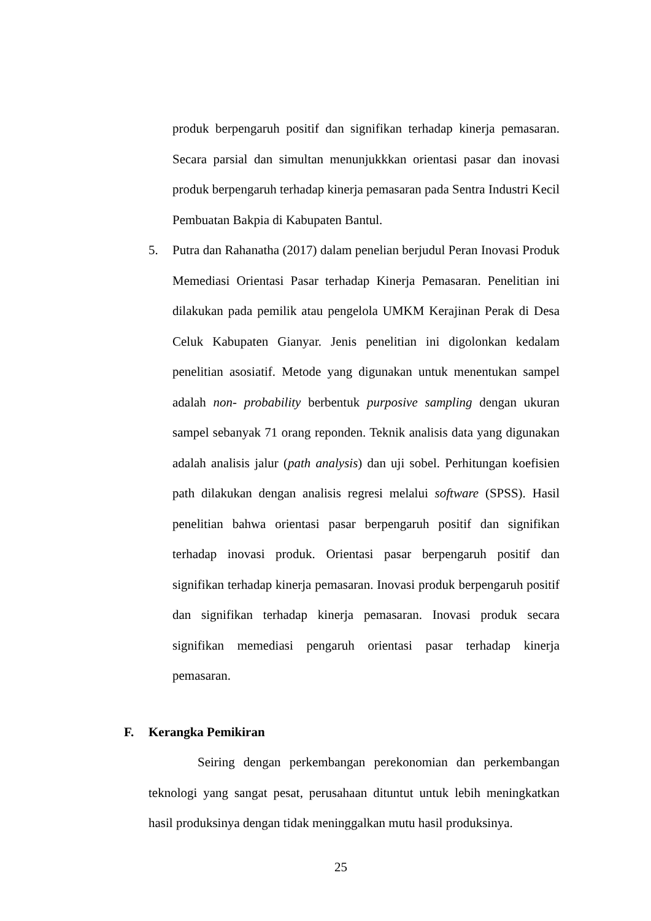produk berpengaruh positif dan signifikan terhadap kinerja pemasaran. Secara parsial dan simultan menunjukkkan orientasi pasar dan inovasi produk berpengaruh terhadap kinerja pemasaran pada Sentra Industri Kecil Pembuatan Bakpia di Kabupaten Bantul.
5. Putra dan Rahanatha (2017) dalam penelian berjudul Peran Inovasi Produk Memediasi Orientasi Pasar terhadap Kinerja Pemasaran. Penelitian ini dilakukan pada pemilik atau pengelola UMKM Kerajinan Perak di Desa Celuk Kabupaten Gianyar. Jenis penelitian ini digolonkan kedalam penelitian asosiatif. Metode yang digunakan untuk menentukan sampel adalah non- probability berbentuk purposive sampling dengan ukuran sampel sebanyak 71 orang reponden. Teknik analisis data yang digunakan adalah analisis jalur (path analysis) dan uji sobel. Perhitungan koefisien path dilakukan dengan analisis regresi melalui software (SPSS). Hasil penelitian bahwa orientasi pasar berpengaruh positif dan signifikan terhadap inovasi produk. Orientasi pasar berpengaruh positif dan signifikan terhadap kinerja pemasaran. Inovasi produk berpengaruh positif dan signifikan terhadap kinerja pemasaran. Inovasi produk secara signifikan memediasi pengaruh orientasi pasar terhadap kinerja pemasaran.
F. Kerangka Pemikiran
Seiring dengan perkembangan perekonomian dan perkembangan teknologi yang sangat pesat, perusahaan dituntut untuk lebih meningkatkan hasil produksinya dengan tidak meninggalkan mutu hasil produksinya.
25